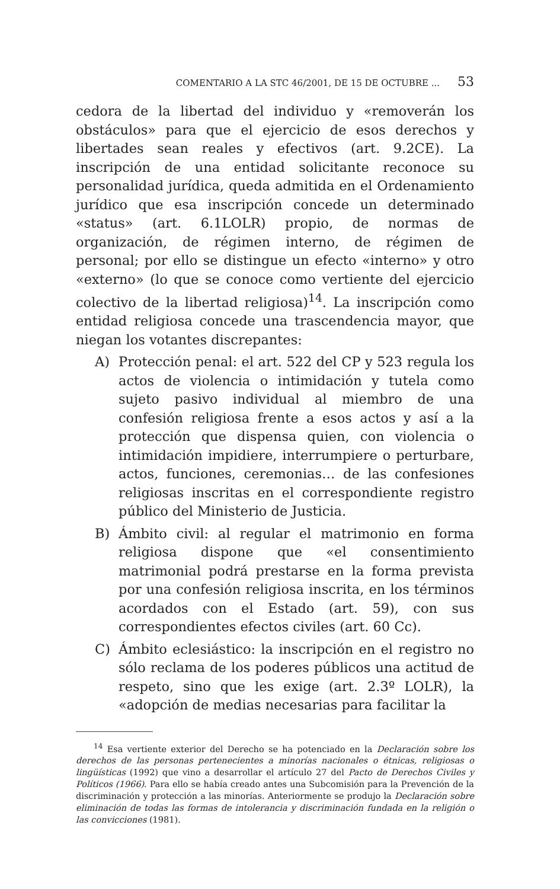COMENTARIO A LA STC 46/2001, DE 15 DE OCTUBRE ... 53
cedora de la libertad del individuo y «removerán los obstáculos» para que el ejercicio de esos derechos y libertades sean reales y efectivos (art. 9.2CE). La inscripción de una entidad solicitante reconoce su personalidad jurídica, queda admitida en el Ordenamiento jurídico que esa inscripción concede un determinado «status» (art. 6.1LOLR) propio, de normas de organización, de régimen interno, de régimen de personal; por ello se distingue un efecto «interno» y otro «externo» (lo que se conoce como vertiente del ejercicio colectivo de la libertad religiosa)<sup>14</sup>. La inscripción como entidad religiosa concede una trascendencia mayor, que niegan los votantes discrepantes:
A) Protección penal: el art. 522 del CP y 523 regula los actos de violencia o intimidación y tutela como sujeto pasivo individual al miembro de una confesión religiosa frente a esos actos y así a la protección que dispensa quien, con violencia o intimidación impidiere, interrumpiere o perturbare, actos, funciones, ceremonias… de las confesiones religiosas inscritas en el correspondiente registro público del Ministerio de Justicia.
B) Ámbito civil: al regular el matrimonio en forma religiosa dispone que «el consentimiento matrimonial podrá prestarse en la forma prevista por una confesión religiosa inscrita, en los términos acordados con el Estado (art. 59), con sus correspondientes efectos civiles (art. 60 Cc).
C) Ámbito eclesiástico: la inscripción en el registro no sólo reclama de los poderes públicos una actitud de respeto, sino que les exige (art. 2.3º LOLR), la «adopción de medias necesarias para facilitar la
<sup>14</sup> Esa vertiente exterior del Derecho se ha potenciado en la Declaración sobre los derechos de las personas pertenecientes a minorías nacionales o étnicas, religiosas o lingüísticas (1992) que vino a desarrollar el artículo 27 del Pacto de Derechos Civiles y Políticos (1966). Para ello se había creado antes una Subcomisión para la Prevención de la discriminación y protección a las minorías. Anteriormente se produjo la Declaración sobre eliminación de todas las formas de intolerancia y discriminación fundada en la religión o las convicciones (1981).